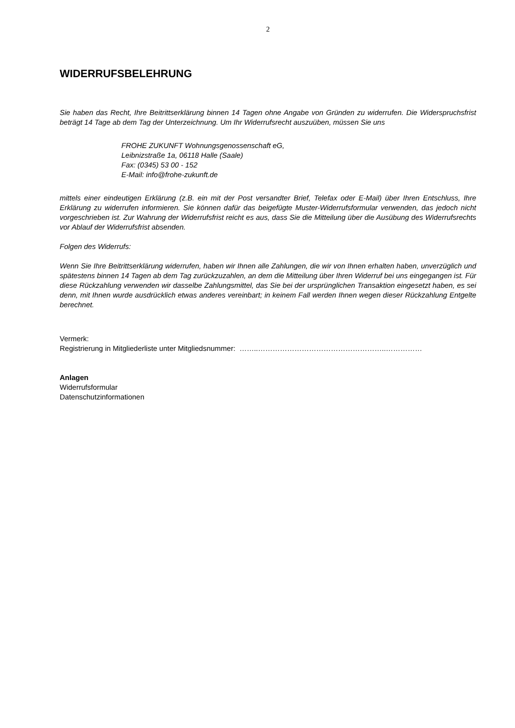2
WIDERRUFSBELEHRUNG
Sie haben das Recht, Ihre Beitrittserklärung binnen 14 Tagen ohne Angabe von Gründen zu widerrufen. Die Widerspruchsfrist beträgt 14 Tage ab dem Tag der Unterzeichnung. Um Ihr Widerrufsrecht auszuüben, müssen Sie uns
FROHE ZUKUNFT Wohnungsgenossenschaft eG,
Leibnizstraße 1a, 06118 Halle (Saale)
Fax: (0345) 53 00 - 152
E-Mail: info@frohe-zukunft.de
mittels einer eindeutigen Erklärung (z.B. ein mit der Post versandter Brief, Telefax oder E-Mail) über Ihren Entschluss, Ihre Erklärung zu widerrufen informieren. Sie können dafür das beigefügte Muster-Widerrufsformular verwenden, das jedoch nicht vorgeschrieben ist. Zur Wahrung der Widerrufsfrist reicht es aus, dass Sie die Mitteilung über die Ausübung des Widerrufsrechts vor Ablauf der Widerrufsfrist absenden.
Folgen des Widerrufs:
Wenn Sie Ihre Beitrittserklärung widerrufen, haben wir Ihnen alle Zahlungen, die wir von Ihnen erhalten haben, unverzüglich und spätestens binnen 14 Tagen ab dem Tag zurückzuzahlen, an dem die Mitteilung über Ihren Widerruf bei uns eingegangen ist. Für diese Rückzahlung verwenden wir dasselbe Zahlungsmittel, das Sie bei der ursprünglichen Transaktion eingesetzt haben, es sei denn, mit Ihnen wurde ausdrücklich etwas anderes vereinbart; in keinem Fall werden Ihnen wegen dieser Rückzahlung Entgelte berechnet.
Vermerk:
Registrierung in Mitgliederliste unter Mitgliedsnummer: ……..……………………………………………..……………
Anlagen
Widerrufsformular
Datenschutzinformationen